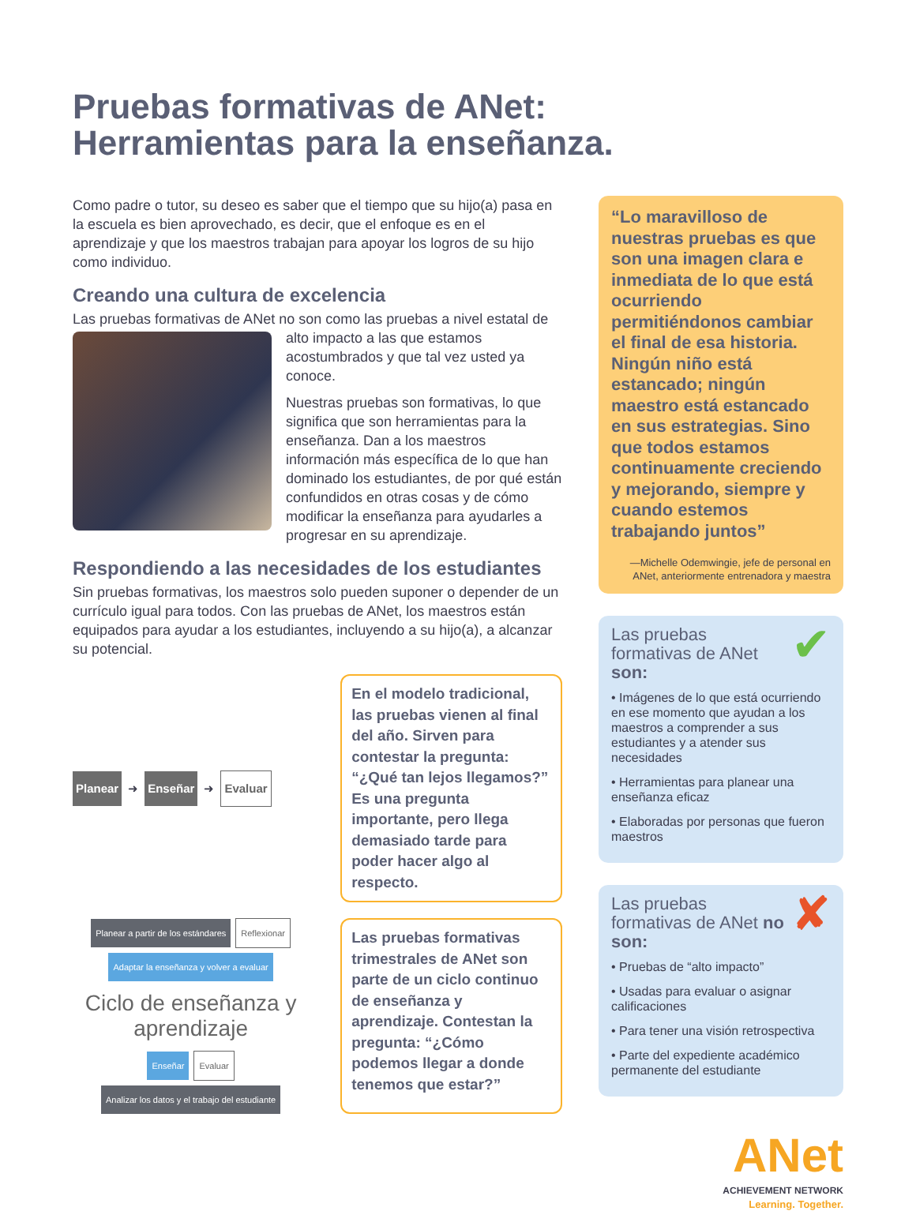Pruebas formativas de ANet:
Herramientas para la enseñanza.
Como padre o tutor, su deseo es saber que el tiempo que su hijo(a) pasa en la escuela es bien aprovechado, es decir, que el enfoque es en el aprendizaje y que los maestros trabajan para apoyar los logros de su hijo como individuo.
Creando una cultura de excelencia
Las pruebas formativas de ANet no son como las pruebas a nivel estatal de alto impacto a las que estamos acostumbrados y que tal vez usted ya conoce.
Nuestras pruebas son formativas, lo que significa que son herramientas para la enseñanza. Dan a los maestros información más específica de lo que han dominado los estudiantes, de por qué están confundidos en otras cosas y de cómo modificar la enseñanza para ayudarles a progresar en su aprendizaje.
Respondiendo a las necesidades de los estudiantes
Sin pruebas formativas, los maestros solo pueden suponer o depender de un currículo igual para todos. Con las pruebas de ANet, los maestros están equipados para ayudar a los estudiantes, incluyendo a su hijo(a), a alcanzar su potencial.
Planear ➜ Enseñar ➜ Evaluar
En el modelo tradicional, las pruebas vienen al final del año. Sirven para contestar la pregunta: “¿Qué tan lejos llegamos?” Es una pregunta importante, pero llega demasiado tarde para poder hacer algo al respecto.
Planear a partir de los estándares Reflexionar Adaptar la enseñanza y volver a evaluar Ciclo de enseñanza y aprendizaje Enseñar Evaluar Analizar los datos y el trabajo del estudiante
Las pruebas formativas trimestrales de ANet son parte de un ciclo continuo de enseñanza y aprendizaje. Contestan la pregunta: “¿Cómo podemos llegar a donde tenemos que estar?”
“Lo maravilloso de nuestras pruebas es que son una imagen clara e inmediata de lo que está ocurriendo permitiéndonos cambiar el final de esa historia. Ningún niño está estancado; ningún maestro está estancado en sus estrategias. Sino que todos estamos continuamente creciendo y mejorando, siempre y cuando estemos trabajando juntos”
—Michelle Odemwingie, jefe de personal en ANet, anteriormente entrenadora y maestra
✔
Las pruebas formativas de ANet son:
• Imágenes de lo que está ocurriendo en ese momento que ayudan a los maestros a comprender a sus estudiantes y a atender sus necesidades
• Herramientas para planear una enseñanza eficaz
• Elaboradas por personas que fueron maestros
✘
Las pruebas formativas de ANet no son:
• Pruebas de “alto impacto”
• Usadas para evaluar o asignar calificaciones
• Para tener una visión retrospectiva
• Parte del expediente académico permanente del estudiante
ANet
ACHIEVEMENT NETWORK
Learning. Together.